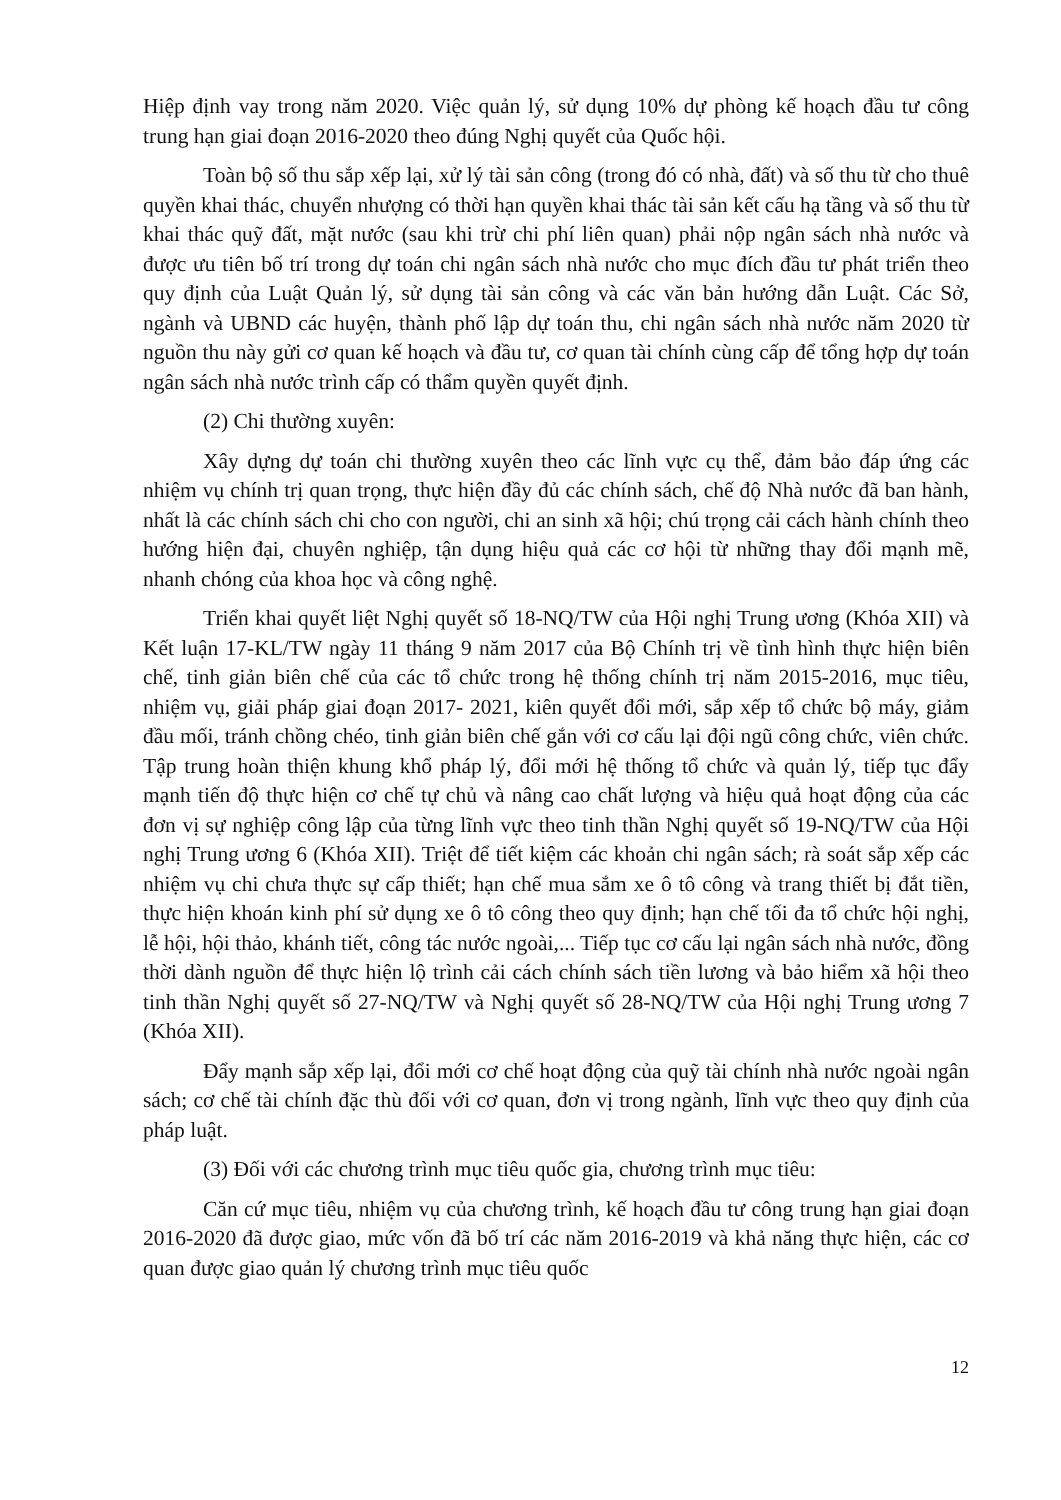Hiệp định vay trong năm 2020. Việc quản lý, sử dụng 10% dự phòng kế hoạch đầu tư công trung hạn giai đoạn 2016-2020 theo đúng Nghị quyết của Quốc hội.
Toàn bộ số thu sắp xếp lại, xử lý tài sản công (trong đó có nhà, đất) và số thu từ cho thuê quyền khai thác, chuyển nhượng có thời hạn quyền khai thác tài sản kết cấu hạ tầng và số thu từ khai thác quỹ đất, mặt nước (sau khi trừ chi phí liên quan) phải nộp ngân sách nhà nước và được ưu tiên bố trí trong dự toán chi ngân sách nhà nước cho mục đích đầu tư phát triển theo quy định của Luật Quản lý, sử dụng tài sản công và các văn bản hướng dẫn Luật. Các Sở, ngành và UBND các huyện, thành phố lập dự toán thu, chi ngân sách nhà nước năm 2020 từ nguồn thu này gửi cơ quan kế hoạch và đầu tư, cơ quan tài chính cùng cấp để tổng hợp dự toán ngân sách nhà nước trình cấp có thẩm quyền quyết định.
(2) Chi thường xuyên:
Xây dựng dự toán chi thường xuyên theo các lĩnh vực cụ thể, đảm bảo đáp ứng các nhiệm vụ chính trị quan trọng, thực hiện đầy đủ các chính sách, chế độ Nhà nước đã ban hành, nhất là các chính sách chi cho con người, chi an sinh xã hội; chú trọng cải cách hành chính theo hướng hiện đại, chuyên nghiệp, tận dụng hiệu quả các cơ hội từ những thay đổi mạnh mẽ, nhanh chóng của khoa học và công nghệ.
Triển khai quyết liệt Nghị quyết số 18-NQ/TW của Hội nghị Trung ương (Khóa XII) và Kết luận 17-KL/TW ngày 11 tháng 9 năm 2017 của Bộ Chính trị về tình hình thực hiện biên chế, tinh giản biên chế của các tổ chức trong hệ thống chính trị năm 2015-2016, mục tiêu, nhiệm vụ, giải pháp giai đoạn 2017- 2021, kiên quyết đổi mới, sắp xếp tổ chức bộ máy, giảm đầu mối, tránh chồng chéo, tinh giản biên chế gắn với cơ cấu lại đội ngũ công chức, viên chức. Tập trung hoàn thiện khung khổ pháp lý, đổi mới hệ thống tổ chức và quản lý, tiếp tục đẩy mạnh tiến độ thực hiện cơ chế tự chủ và nâng cao chất lượng và hiệu quả hoạt động của các đơn vị sự nghiệp công lập của từng lĩnh vực theo tinh thần Nghị quyết số 19-NQ/TW của Hội nghị Trung ương 6 (Khóa XII). Triệt để tiết kiệm các khoản chi ngân sách; rà soát sắp xếp các nhiệm vụ chi chưa thực sự cấp thiết; hạn chế mua sắm xe ô tô công và trang thiết bị đắt tiền, thực hiện khoán kinh phí sử dụng xe ô tô công theo quy định; hạn chế tối đa tổ chức hội nghị, lễ hội, hội thảo, khánh tiết, công tác nước ngoài,... Tiếp tục cơ cấu lại ngân sách nhà nước, đồng thời dành nguồn để thực hiện lộ trình cải cách chính sách tiền lương và bảo hiểm xã hội theo tinh thần Nghị quyết số 27-NQ/TW và Nghị quyết số 28-NQ/TW của Hội nghị Trung ương 7 (Khóa XII).
Đẩy mạnh sắp xếp lại, đổi mới cơ chế hoạt động của quỹ tài chính nhà nước ngoài ngân sách; cơ chế tài chính đặc thù đối với cơ quan, đơn vị trong ngành, lĩnh vực theo quy định của pháp luật.
(3) Đối với các chương trình mục tiêu quốc gia, chương trình mục tiêu:
Căn cứ mục tiêu, nhiệm vụ của chương trình, kế hoạch đầu tư công trung hạn giai đoạn 2016-2020 đã được giao, mức vốn đã bố trí các năm 2016-2019 và khả năng thực hiện, các cơ quan được giao quản lý chương trình mục tiêu quốc
12